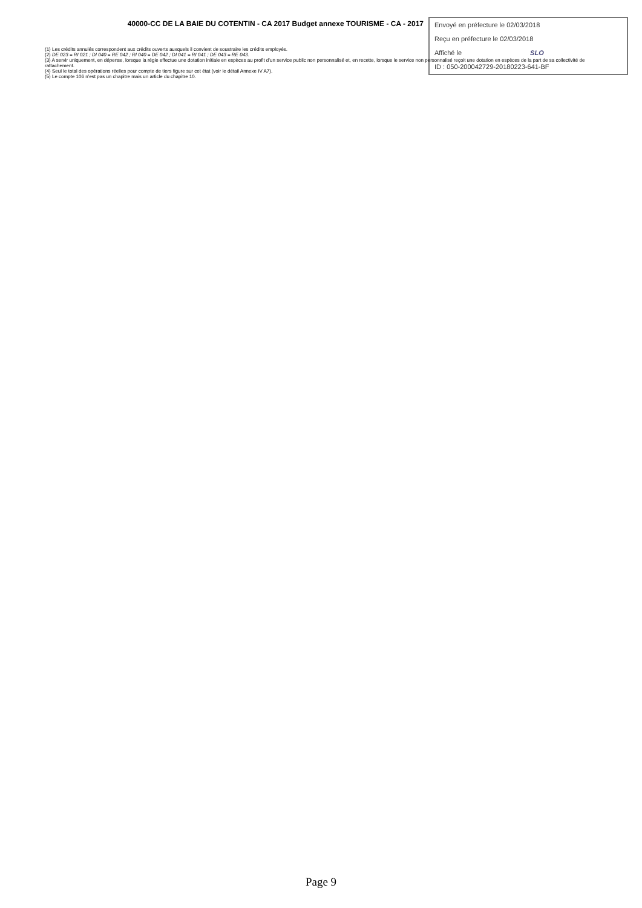40000-CC DE LA BAIE DU COTENTIN - CA 2017 Budget annexe TOURISME - CA - 2017
Envoyé en préfecture le 02/03/2018
Reçu en préfecture le 02/03/2018
Affiché le SLO
ID : 050-200042729-20180223-641-BF
(1) Les crédits annulés correspondent aux crédits ouverts auxquels il convient de soustraire les crédits employés.
(2) DE 023 = RI 021 ; DI 040 = RE 042 ; RI 040 = DE 042 ; DI 041 = RI 041 ; DE 043 = RE 043.
(3) A servir uniquement, en dépense, lorsque la régie effectue une dotation initiale en espèces au profit d’un service public non personnalisé et, en recette, lorsque le service non personnalisé reçoit une dotation en espèces de la part de sa collectivité de rattachement.
(4) Seul le total des opérations réelles pour compte de tiers figure sur cet état (voir le détail Annexe IV A7).
(5) Le compte 106 n’est pas un chapitre mais un article du chapitre 10.
Page 9